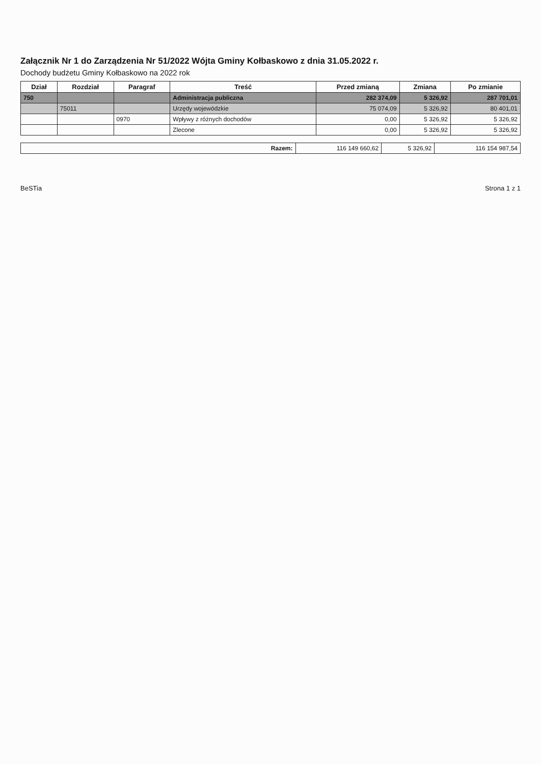Załącznik Nr 1 do Zarządzenia Nr 51/2022 Wójta Gminy Kołbaskowo z dnia 31.05.2022 r.
Dochody budżetu Gminy Kołbaskowo na 2022 rok
| Dział | Rozdział | Paragraf | Treść | Przed zmianą | Zmiana | Po zmianie |
| --- | --- | --- | --- | --- | --- | --- |
| 750 | | | Administracja publiczna | 282 374,09 | 5 326,92 | 287 701,01 |
| | 75011 | | Urzędy wojewódzkie | 75 074,09 | 5 326,92 | 80 401,01 |
| | | 0970 | Wpływy z różnych dochodów | 0,00 | 5 326,92 | 5 326,92 |
| | | | Zlecone | 0,00 | 5 326,92 | 5 326,92 |
| Razem: | 116 149 660,62 | 5 326,92 | 116 154 987,54 |
BeSTia Strona 1 z 1